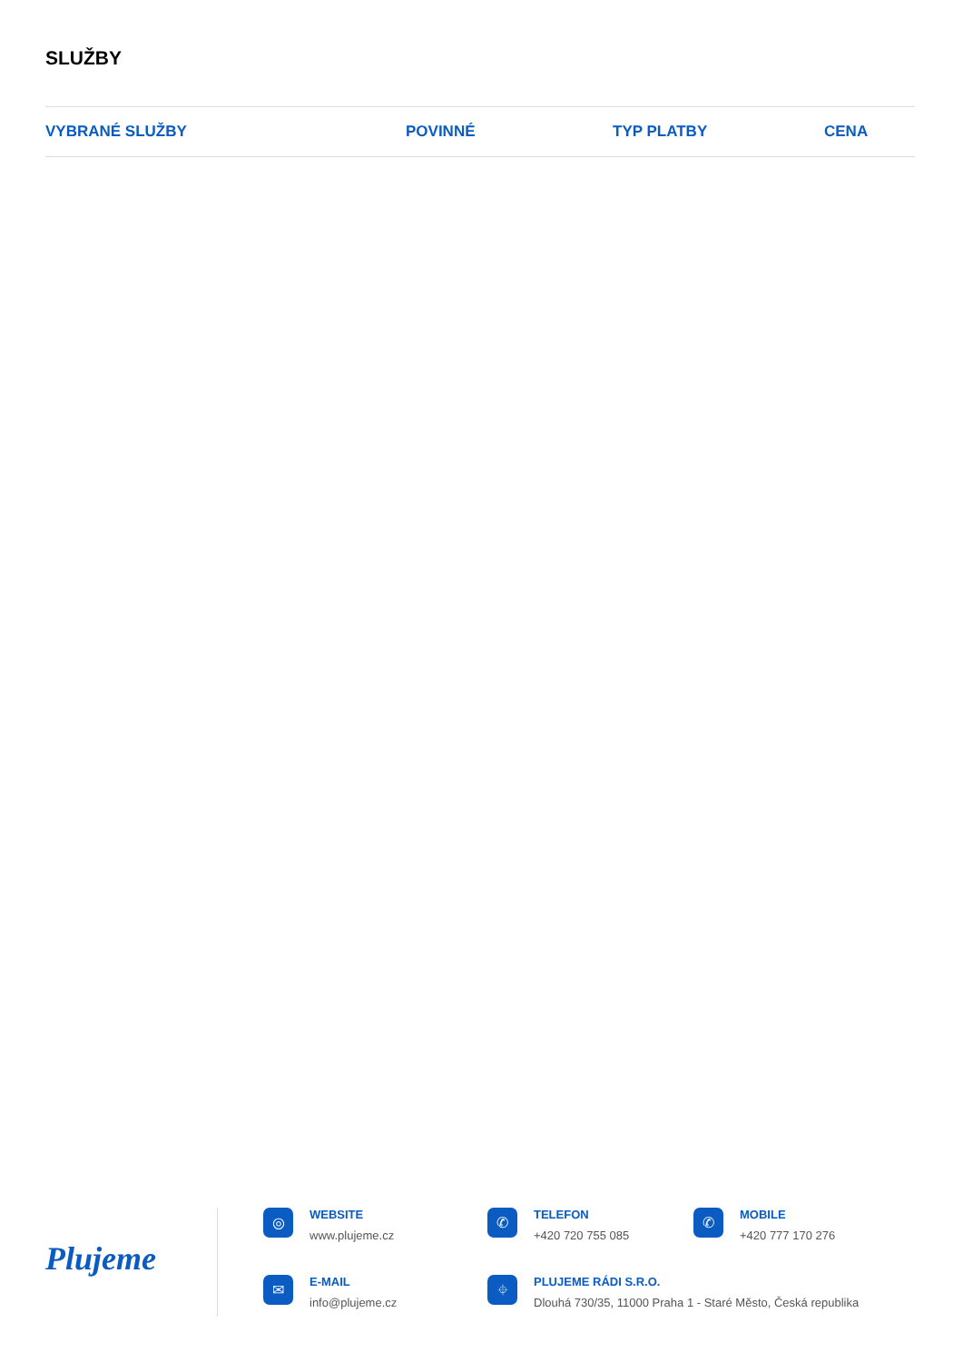SLUŽBY
| VYBRANÉ SLUŽBY | POVINNÉ | TYP PLATBY | CENA |
| --- | --- | --- | --- |
Plujeme
◎
WEBSITE
www.plujeme.cz
✆
TELEFON
+420 720 755 085
✆
MOBILE
+420 777 170 276
✉
E-MAIL
info@plujeme.cz
⌖
PLUJEME RÁDI S.R.O.
Dlouhá 730/35, 11000 Praha 1 - Staré Město, Česká republika